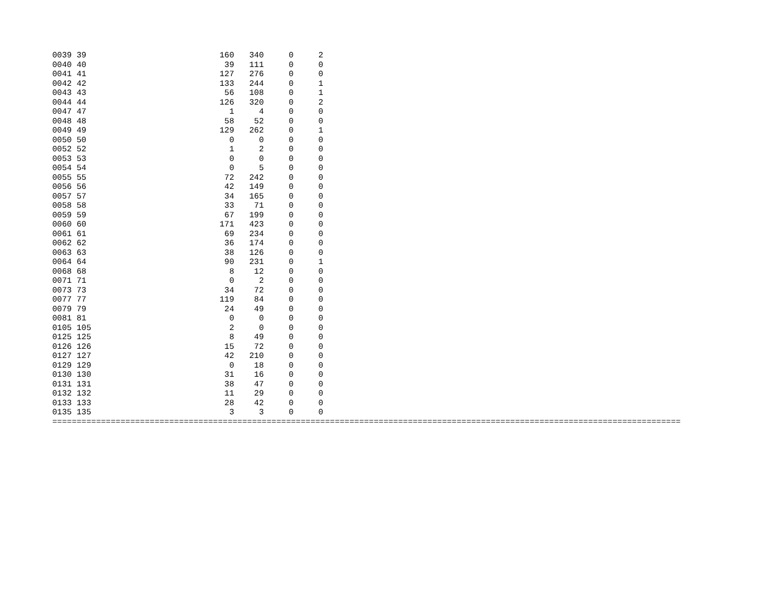| 0039 39 | 160 | 340 | 0 | 2 |
| 0040 40 | 39 | 111 | 0 | 0 |
| 0041 41 | 127 | 276 | 0 | 0 |
| 0042 42 | 133 | 244 | 0 | 1 |
| 0043 43 | 56 | 108 | 0 | 1 |
| 0044 44 | 126 | 320 | 0 | 2 |
| 0047 47 | 1 | 4 | 0 | 0 |
| 0048 48 | 58 | 52 | 0 | 0 |
| 0049 49 | 129 | 262 | 0 | 1 |
| 0050 50 | 0 | 0 | 0 | 0 |
| 0052 52 | 1 | 2 | 0 | 0 |
| 0053 53 | 0 | 0 | 0 | 0 |
| 0054 54 | 0 | 5 | 0 | 0 |
| 0055 55 | 72 | 242 | 0 | 0 |
| 0056 56 | 42 | 149 | 0 | 0 |
| 0057 57 | 34 | 165 | 0 | 0 |
| 0058 58 | 33 | 71 | 0 | 0 |
| 0059 59 | 67 | 199 | 0 | 0 |
| 0060 60 | 171 | 423 | 0 | 0 |
| 0061 61 | 69 | 234 | 0 | 0 |
| 0062 62 | 36 | 174 | 0 | 0 |
| 0063 63 | 38 | 126 | 0 | 0 |
| 0064 64 | 90 | 231 | 0 | 1 |
| 0068 68 | 8 | 12 | 0 | 0 |
| 0071 71 | 0 | 2 | 0 | 0 |
| 0073 73 | 34 | 72 | 0 | 0 |
| 0077 77 | 119 | 84 | 0 | 0 |
| 0079 79 | 24 | 49 | 0 | 0 |
| 0081 81 | 0 | 0 | 0 | 0 |
| 0105 105 | 2 | 0 | 0 | 0 |
| 0125 125 | 8 | 49 | 0 | 0 |
| 0126 126 | 15 | 72 | 0 | 0 |
| 0127 127 | 42 | 210 | 0 | 0 |
| 0129 129 | 0 | 18 | 0 | 0 |
| 0130 130 | 31 | 16 | 0 | 0 |
| 0131 131 | 38 | 47 | 0 | 0 |
| 0132 132 | 11 | 29 | 0 | 0 |
| 0133 133 | 28 | 42 | 0 | 0 |
| 0135 135 | 3 | 3 | 0 | 0 |
=================================================================================================================================